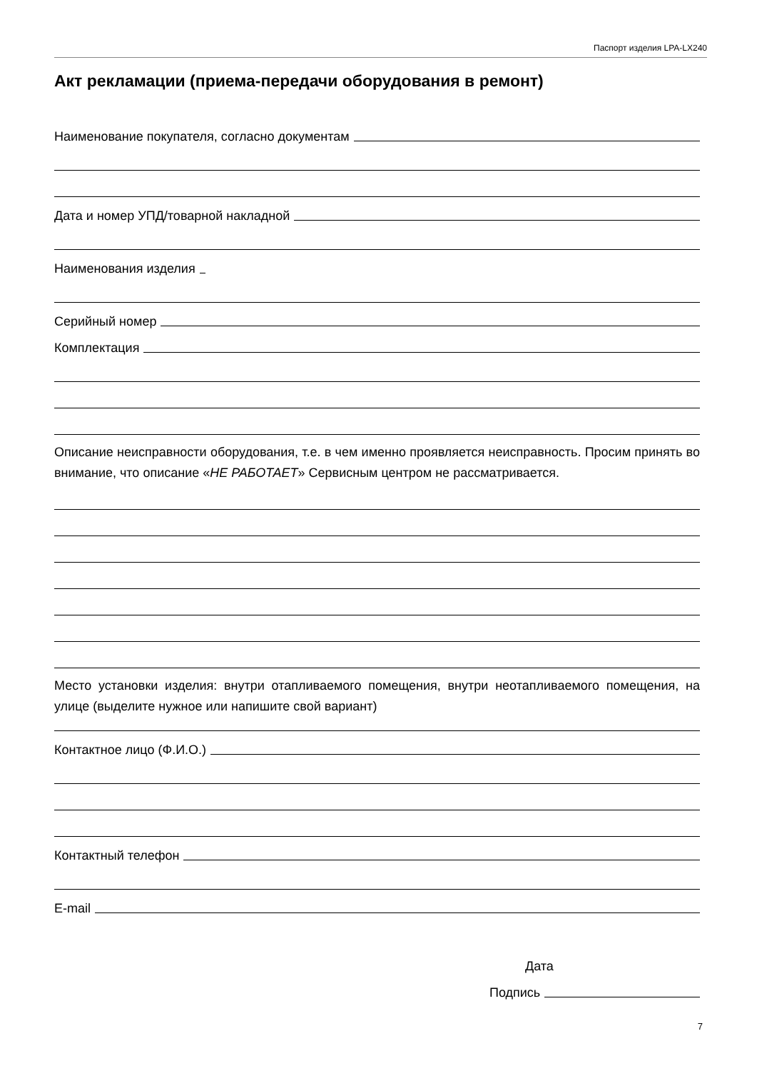Паспорт изделия LPA-LX240
Акт рекламации (приема-передачи оборудования в ремонт)
Наименование покупателя, согласно документам
Дата и номер УПД/товарной накладной
Наименования изделия
Серийный номер
Комплектация
Описание неисправности оборудования, т.е. в чем именно проявляется неисправность. Просим принять во внимание, что описание «НЕ РАБОТАЕТ» Сервисным центром не рассматривается.
Место установки изделия: внутри отапливаемого помещения, внутри неотапливаемого помещения, на улице (выделите нужное или напишите свой вариант)
Контактное лицо (Ф.И.О.)
Контактный телефон
E-mail
Дата
Подпись
7